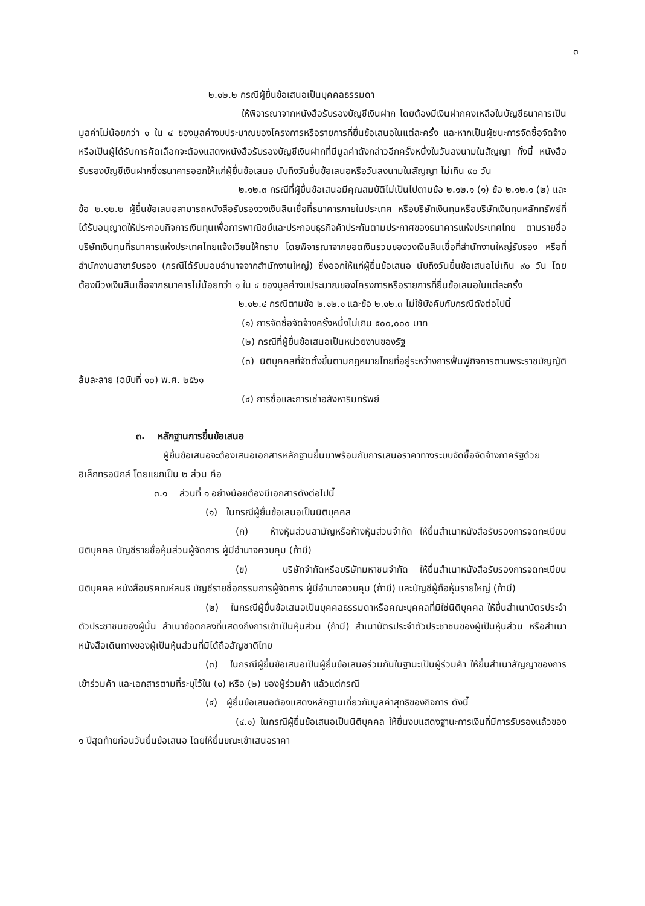๓
๒.๑๒.๒ กรณีผู้ยื่นข้อเสนอเป็นบุคคลธรรมดา
ให้พิจารณาจากหนังสือรับรองบัญชีเงินฝาก โดยต้องมีเงินฝากคงเหลือในบัญชีธนาคารเป็นมูลค่าไม่น้อยกว่า ๑ ใน ๔ ของมูลค่างบประมาณของโครงการหรือรายการที่ยื่นข้อเสนอในแต่ละครั้ง และหากเป็นผู้ชนะการจัดซื้อจัดจ้างหรือเป็นผู้ได้รับการคัดเลือกจะต้องแสดงหนังสือรับรองบัญชีเงินฝากที่มีมูลค่าดังกล่าวอีกครั้งหนึ่งในวันลงนามในสัญญา ทั้งนี้ หนังสือรับรองบัญชีเงินฝากซึ่งธนาคารออกให้แก่ผู้ยื่นข้อเสนอ นับถึงวันยื่นข้อเสนอหรือวันลงนามในสัญญา ไม่เกิน ๙๐ วัน
๒.๑๒.๓ กรณีที่ผู้ยื่นข้อเสนอมีคุณสมบัติไม่เป็นไปตามข้อ ๒.๑๒.๑ (๑) ข้อ ๒.๑๒.๑ (๒) และข้อ ๒.๑๒.๒ ผู้ยื่นข้อเสนอสามารถหนังสือรับรองวงเงินสินเชื่อที่ธนาคารภายในประเทศ หรือบริษัทเงินทุนหรือบริษัทเงินทุนหลักทรัพย์ที่ได้รับอนุญาตให้ประกอบกิจการเงินทุนเพื่อการพาณิชย์และประกอบธุรกิจค้าประกันตามประกาศของธนาคารแห่งประเทศไทย ตามรายชื่อบริษัทเงินทุนที่ธนาคารแห่งประเทศไทยแจ้งเวียนให้ทราบ โดยพิจารณาจากยอดเงินรวมของวงเงินสินเชื่อที่สำนักงานใหญ่รับรอง หรือที่สำนักงานสาขารับรอง (กรณีได้รับมอบอำนาจจากสำนักงานใหญ่) ซึ่งออกให้แก่ผู้ยื่นข้อเสนอ นับถึงวันยื่นข้อเสนอไม่เกิน ๙๐ วัน โดยต้องมีวงเงินสินเชื่อจากธนาคารไม่น้อยกว่า ๑ ใน ๔ ของมูลค่างบประมาณของโครงการหรือรายการที่ยื่นข้อเสนอในแต่ละครั้ง
๒.๑๒.๔ กรณีตามข้อ ๒.๑๒.๑ และข้อ ๒.๑๒.๓ ไม่ใช้บังคับกับกรณีดังต่อไปนี้
(๑) การจัดซื้อจัดจ้างครั้งหนึ่งไม่เกิน ๕๐๐,๐๐๐ บาท
(๒) กรณีที่ผู้ยื่นข้อเสนอเป็นหน่วยงานของรัฐ
(๓) นิติบุคคลที่จัดตั้งขึ้นตามกฎหมายไทยที่อยู่ระหว่างการฟื้นฟูกิจการตามพระราชบัญญัติล้มละลาย (ฉบับที่ ๑๐) พ.ศ. ๒๕๖๑
(๔) การซื้อและการเช่าอสังหาริมทรัพย์
๓. หลักฐานการยื่นข้อเสนอ
ผู้ยื่นข้อเสนอจะต้องเสนอเอกสารหลักฐานยื่นมาพร้อมกับการเสนอราคาทางระบบจัดซื้อจัดจ้างภาครัฐด้วยอิเล็กทรอนิกส์ โดยแยกเป็น ๒ ส่วน คือ
๓.๑ ส่วนที่ ๑ อย่างน้อยต้องมีเอกสารดังต่อไปนี้
(๑) ในกรณีผู้ยื่นข้อเสนอเป็นนิติบุคคล
(ก) ห้างหุ้นส่วนสามัญหรือห้างหุ้นส่วนจำกัด ให้ยื่นสำเนาหนังสือรับรองการจดทะเบียนนิติบุคคล บัญชีรายชื่อหุ้นส่วนผู้จัดการ ผู้มีอำนาจควบคุม (ถ้ามี)
(ข) บริษัทจำกัดหรือบริษัทมหาชนจำกัด ให้ยื่นสำเนาหนังสือรับรองการจดทะเบียน นิติบุคคล หนังสือบริคณห์สนธิ บัญชีรายชื่อกรรมการผู้จัดการ ผู้มีอำนาจควบคุม (ถ้ามี) และบัญชีผู้ถือหุ้นรายใหญ่ (ถ้ามี)
(๒) ในกรณีผู้ยื่นข้อเสนอเป็นบุคคลธรรมดาหรือคณะบุคคลที่มิใช่นิติบุคคล ให้ยื่นสำเนาบัตรประจำตัวประชาชนของผู้นั้น สำเนาข้อตกลงที่แสดงถึงการเข้าเป็นหุ้นส่วน (ถ้ามี) สำเนาบัตรประจำตัวประชาชนของผู้เป็นหุ้นส่วน หรือสำเนาหนังสือเดินทางของผู้เป็นหุ้นส่วนที่มิได้ถือสัญชาติไทย
(๓) ในกรณีผู้ยื่นข้อเสนอเป็นผู้ยื่นข้อเสนอร่วมกันในฐานะเป็นผู้ร่วมค้า ให้ยื่นสำเนาสัญญาของการเข้าร่วมค้า และเอกสารตามที่ระบุไว้ใน (๑) หรือ (๒) ของผู้ร่วมค้า แล้วแต่กรณี
(๔) ผู้ยื่นข้อเสนอต้องแสดงหลักฐานเกี่ยวกับมูลค่าสุทธิของกิจการ ดังนี้
(๔.๑) ในกรณีผู้ยื่นข้อเสนอเป็นนิติบุคคล ให้ยื่นงบแสดงฐานะการเงินที่มีการรับรองแล้วของ ๑ ปีสุดท้ายก่อนวันยื่นข้อเสนอ โดยให้ยื่นขณะเข้าเสนอราคา